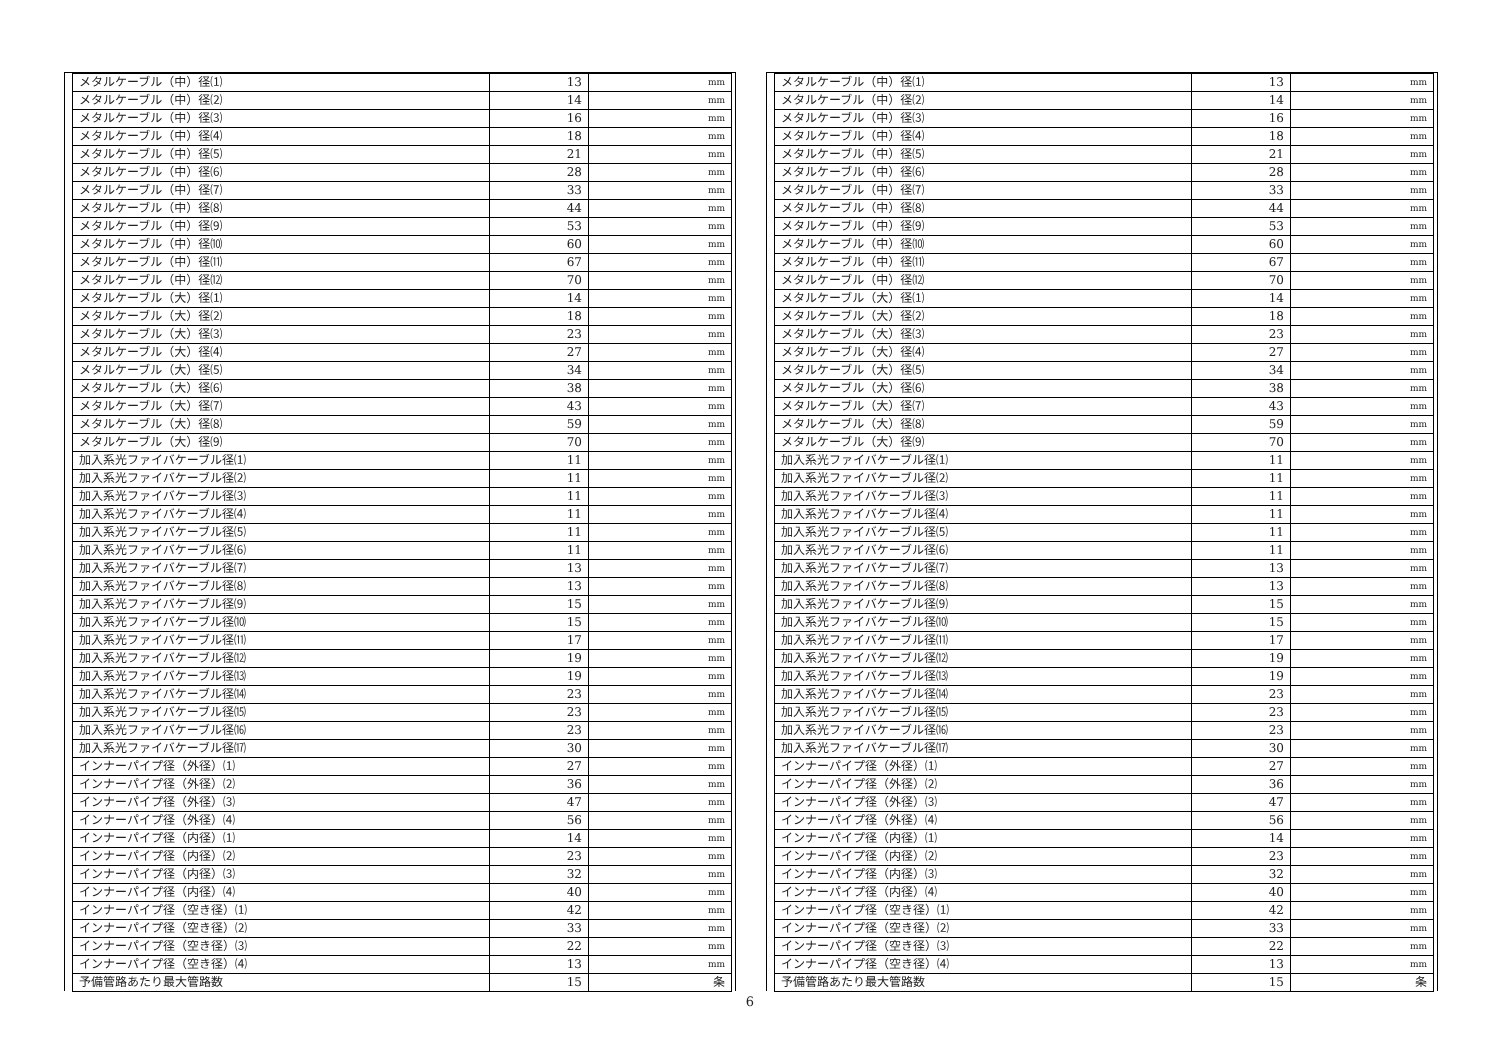| メタルケーブル（中）径⑴ | 13 | mm |
| メタルケーブル（中）径⑵ | 14 | mm |
| メタルケーブル（中）径⑶ | 16 | mm |
| メタルケーブル（中）径⑷ | 18 | mm |
| メタルケーブル（中）径⑸ | 21 | mm |
| メタルケーブル（中）径⑹ | 28 | mm |
| メタルケーブル（中）径⑺ | 33 | mm |
| メタルケーブル（中）径⑻ | 44 | mm |
| メタルケーブル（中）径⑼ | 53 | mm |
| メタルケーブル（中）径⑽ | 60 | mm |
| メタルケーブル（中）径⑾ | 67 | mm |
| メタルケーブル（中）径⑿ | 70 | mm |
| メタルケーブル（大）径⑴ | 14 | mm |
| メタルケーブル（大）径⑵ | 18 | mm |
| メタルケーブル（大）径⑶ | 23 | mm |
| メタルケーブル（大）径⑷ | 27 | mm |
| メタルケーブル（大）径⑸ | 34 | mm |
| メタルケーブル（大）径⑹ | 38 | mm |
| メタルケーブル（大）径⑺ | 43 | mm |
| メタルケーブル（大）径⑻ | 59 | mm |
| メタルケーブル（大）径⑼ | 70 | mm |
| 加入系光ファイバケーブル径⑴ | 11 | mm |
| 加入系光ファイバケーブル径⑵ | 11 | mm |
| 加入系光ファイバケーブル径⑶ | 11 | mm |
| 加入系光ファイバケーブル径⑷ | 11 | mm |
| 加入系光ファイバケーブル径⑸ | 11 | mm |
| 加入系光ファイバケーブル径⑹ | 11 | mm |
| 加入系光ファイバケーブル径⑺ | 13 | mm |
| 加入系光ファイバケーブル径⑻ | 13 | mm |
| 加入系光ファイバケーブル径⑼ | 15 | mm |
| 加入系光ファイバケーブル径⑽ | 15 | mm |
| 加入系光ファイバケーブル径⑾ | 17 | mm |
| 加入系光ファイバケーブル径⑿ | 19 | mm |
| 加入系光ファイバケーブル径⒀ | 19 | mm |
| 加入系光ファイバケーブル径⒁ | 23 | mm |
| 加入系光ファイバケーブル径⒂ | 23 | mm |
| 加入系光ファイバケーブル径⒃ | 23 | mm |
| 加入系光ファイバケーブル径⒄ | 30 | mm |
| インナーパイプ径（外径）⑴ | 27 | mm |
| インナーパイプ径（外径）⑵ | 36 | mm |
| インナーパイプ径（外径）⑶ | 47 | mm |
| インナーパイプ径（外径）⑷ | 56 | mm |
| インナーパイプ径（内径）⑴ | 14 | mm |
| インナーパイプ径（内径）⑵ | 23 | mm |
| インナーパイプ径（内径）⑶ | 32 | mm |
| インナーパイプ径（内径）⑷ | 40 | mm |
| インナーパイプ径（空き径）⑴ | 42 | mm |
| インナーパイプ径（空き径）⑵ | 33 | mm |
| インナーパイプ径（空き径）⑶ | 22 | mm |
| インナーパイプ径（空き径）⑷ | 13 | mm |
| 予備管路あたり最大管路数 | 15 | 条 |
| メタルケーブル（中）径⑴ | 13 | mm |
| メタルケーブル（中）径⑵ | 14 | mm |
| メタルケーブル（中）径⑶ | 16 | mm |
| メタルケーブル（中）径⑷ | 18 | mm |
| メタルケーブル（中）径⑸ | 21 | mm |
| メタルケーブル（中）径⑹ | 28 | mm |
| メタルケーブル（中）径⑺ | 33 | mm |
| メタルケーブル（中）径⑻ | 44 | mm |
| メタルケーブル（中）径⑼ | 53 | mm |
| メタルケーブル（中）径⑽ | 60 | mm |
| メタルケーブル（中）径⑾ | 67 | mm |
| メタルケーブル（中）径⑿ | 70 | mm |
| メタルケーブル（大）径⑴ | 14 | mm |
| メタルケーブル（大）径⑵ | 18 | mm |
| メタルケーブル（大）径⑶ | 23 | mm |
| メタルケーブル（大）径⑷ | 27 | mm |
| メタルケーブル（大）径⑸ | 34 | mm |
| メタルケーブル（大）径⑹ | 38 | mm |
| メタルケーブル（大）径⑺ | 43 | mm |
| メタルケーブル（大）径⑻ | 59 | mm |
| メタルケーブル（大）径⑼ | 70 | mm |
| 加入系光ファイバケーブル径⑴ | 11 | mm |
| 加入系光ファイバケーブル径⑵ | 11 | mm |
| 加入系光ファイバケーブル径⑶ | 11 | mm |
| 加入系光ファイバケーブル径⑷ | 11 | mm |
| 加入系光ファイバケーブル径⑸ | 11 | mm |
| 加入系光ファイバケーブル径⑹ | 11 | mm |
| 加入系光ファイバケーブル径⑺ | 13 | mm |
| 加入系光ファイバケーブル径⑻ | 13 | mm |
| 加入系光ファイバケーブル径⑼ | 15 | mm |
| 加入系光ファイバケーブル径⑽ | 15 | mm |
| 加入系光ファイバケーブル径⑾ | 17 | mm |
| 加入系光ファイバケーブル径⑿ | 19 | mm |
| 加入系光ファイバケーブル径⒀ | 19 | mm |
| 加入系光ファイバケーブル径⒁ | 23 | mm |
| 加入系光ファイバケーブル径⒂ | 23 | mm |
| 加入系光ファイバケーブル径⒃ | 23 | mm |
| 加入系光ファイバケーブル径⒄ | 30 | mm |
| インナーパイプ径（外径）⑴ | 27 | mm |
| インナーパイプ径（外径）⑵ | 36 | mm |
| インナーパイプ径（外径）⑶ | 47 | mm |
| インナーパイプ径（外径）⑷ | 56 | mm |
| インナーパイプ径（内径）⑴ | 14 | mm |
| インナーパイプ径（内径）⑵ | 23 | mm |
| インナーパイプ径（内径）⑶ | 32 | mm |
| インナーパイプ径（内径）⑷ | 40 | mm |
| インナーパイプ径（空き径）⑴ | 42 | mm |
| インナーパイプ径（空き径）⑵ | 33 | mm |
| インナーパイプ径（空き径）⑶ | 22 | mm |
| インナーパイプ径（空き径）⑷ | 13 | mm |
| 予備管路あたり最大管路数 | 15 | 条 |
6